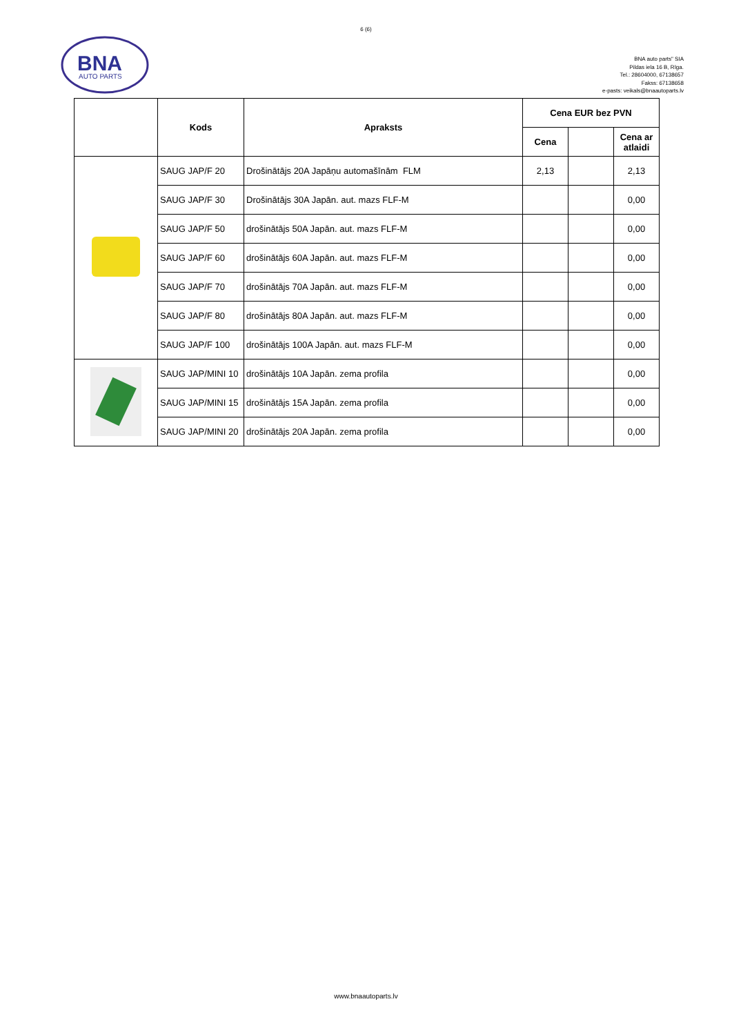6 (6)
BNA
AUTO PARTS
BNA auto parts" SIA
Pildas iela 16 B, Rīga.
Tel.: 28604000, 67138657
Fakss: 67138658
e-pasts: veikals@bnaautoparts.lv
| | Kods | Apraksts | Cena EUR bez PVN | | |
| --- | --- | --- | --- | --- | --- |
| | | | Cena | | Cena ar atlaidi |
| | SAUG JAP/F 20 | Drošinātājs 20A Japāņu automašīnām FLM | 2,13 | | 2,13 |
| | SAUG JAP/F 30 | Drošinātājs 30A Japān. aut. mazs FLF-M | | | 0,00 |
| | SAUG JAP/F 50 | drošinātājs 50A Japān. aut. mazs FLF-M | | | 0,00 |
| | SAUG JAP/F 60 | drošinātājs 60A Japān. aut. mazs FLF-M | | | 0,00 |
| | SAUG JAP/F 70 | drošinātājs 70A Japān. aut. mazs FLF-M | | | 0,00 |
| | SAUG JAP/F 80 | drošinātājs 80A Japān. aut. mazs FLF-M | | | 0,00 |
| | SAUG JAP/F 100 | drošinātājs 100A Japān. aut. mazs FLF-M | | | 0,00 |
| | SAUG JAP/MINI 10 | drošinātājs 10A Japān. zema profila | | | 0,00 |
| | SAUG JAP/MINI 15 | drošinātājs 15A Japān. zema profila | | | 0,00 |
| | SAUG JAP/MINI 20 | drošinātājs 20A Japān. zema profila | | | 0,00 |
www.bnaautoparts.lv